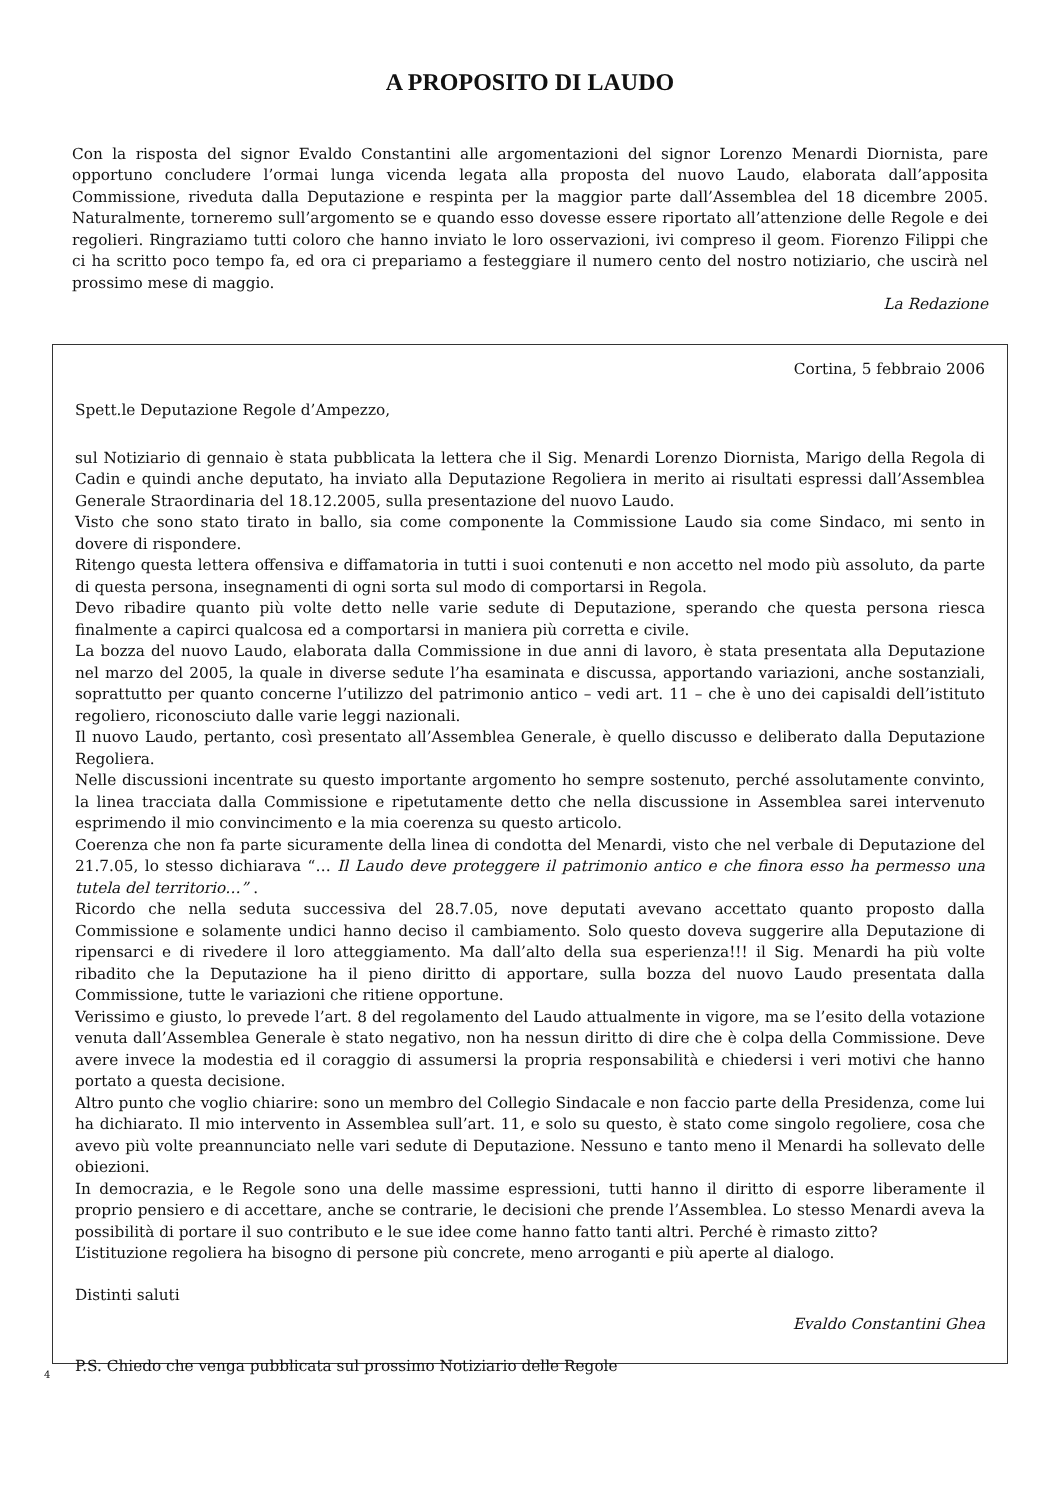A PROPOSITO DI LAUDO
Con la risposta del signor Evaldo Constantini alle argomentazioni del signor Lorenzo Menardi Diornista, pare opportuno concludere l’ormai lunga vicenda legata alla proposta del nuovo Laudo, elaborata dall’apposita Commissione, riveduta dalla Deputazione e respinta per la maggior parte dall’Assemblea del 18 dicembre 2005. Naturalmente, torneremo sull’argomento se e quando esso dovesse essere riportato all’attenzione delle Regole e dei regolieri. Ringraziamo tutti coloro che hanno inviato le loro osservazioni, ivi compreso il geom. Fiorenzo Filippi che ci ha scritto poco tempo fa, ed ora ci prepariamo a festeggiare il numero cento del nostro notiziario, che uscirà nel prossimo mese di maggio.
La Redazione
Cortina, 5 febbraio 2006
Spett.le Deputazione Regole d’Ampezzo,
sul Notiziario di gennaio è stata pubblicata la lettera che il Sig. Menardi Lorenzo Diornista, Marigo della Regola di Cadin e quindi anche deputato, ha inviato alla Deputazione Regoliera in merito ai risultati espressi dall’Assemblea Generale Straordinaria del 18.12.2005, sulla presentazione del nuovo Laudo.
Visto che sono stato tirato in ballo, sia come componente la Commissione Laudo sia come Sindaco, mi sento in dovere di rispondere.
Ritengo questa lettera offensiva e diffamatoria in tutti i suoi contenuti e non accetto nel modo più assoluto, da parte di questa persona, insegnamenti di ogni sorta sul modo di comportarsi in Regola.
Devo ribadire quanto più volte detto nelle varie sedute di Deputazione, sperando che questa persona riesca finalmente a capirci qualcosa ed a comportarsi in maniera più corretta e civile.
La bozza del nuovo Laudo, elaborata dalla Commissione in due anni di lavoro, è stata presentata alla Deputazione nel marzo del 2005, la quale in diverse sedute l’ha esaminata e discussa, apportando variazioni, anche sostanziali, soprattutto per quanto concerne l’utilizzo del patrimonio antico – vedi art. 11 – che è uno dei capisaldi dell’istituto regoliero, riconosciuto dalle varie leggi nazionali.
Il nuovo Laudo, pertanto, così presentato all’Assemblea Generale, è quello discusso e deliberato dalla Deputazione Regoliera.
Nelle discussioni incentrate su questo importante argomento ho sempre sostenuto, perché assolutamente convinto, la linea tracciata dalla Commissione e ripetutamente detto che nella discussione in Assemblea sarei intervenuto esprimendo il mio convincimento e la mia coerenza su questo articolo.
Coerenza che non fa parte sicuramente della linea di condotta del Menardi, visto che nel verbale di Deputazione del 21.7.05, lo stesso dichiarava “… Il Laudo deve proteggere il patrimonio antico e che finora esso ha permesso una tutela del territorio…” .
Ricordo che nella seduta successiva del 28.7.05, nove deputati avevano accettato quanto proposto dalla Commissione e solamente undici hanno deciso il cambiamento. Solo questo doveva suggerire alla Deputazione di ripensarci e di rivedere il loro atteggiamento. Ma dall’alto della sua esperienza!!! il Sig. Menardi ha più volte ribadito che la Deputazione ha il pieno diritto di apportare, sulla bozza del nuovo Laudo presentata dalla Commissione, tutte le variazioni che ritiene opportune.
Verissimo e giusto, lo prevede l’art. 8 del regolamento del Laudo attualmente in vigore, ma se l’esito della votazione venuta dall’Assemblea Generale è stato negativo, non ha nessun diritto di dire che è colpa della Commissione. Deve avere invece la modestia ed il coraggio di assumersi la propria responsabilità e chiedersi i veri motivi che hanno portato a questa decisione.
Altro punto che voglio chiarire: sono un membro del Collegio Sindacale e non faccio parte della Presidenza, come lui ha dichiarato. Il mio intervento in Assemblea sull’art. 11, e solo su questo, è stato come singolo regoliere, cosa che avevo più volte preannunciato nelle vari sedute di Deputazione. Nessuno e tanto meno il Menardi ha sollevato delle obiezioni.
In democrazia, e le Regole sono una delle massime espressioni, tutti hanno il diritto di esporre liberamente il proprio pensiero e di accettare, anche se contrarie, le decisioni che prende l’Assemblea. Lo stesso Menardi aveva la possibilità di portare il suo contributo e le sue idee come hanno fatto tanti altri. Perché è rimasto zitto?
L’istituzione regoliera ha bisogno di persone più concrete, meno arroganti e più aperte al dialogo.
Distinti saluti
Evaldo Constantini Ghea
P.S. Chiedo che venga pubblicata sul prossimo Notiziario delle Regole
4